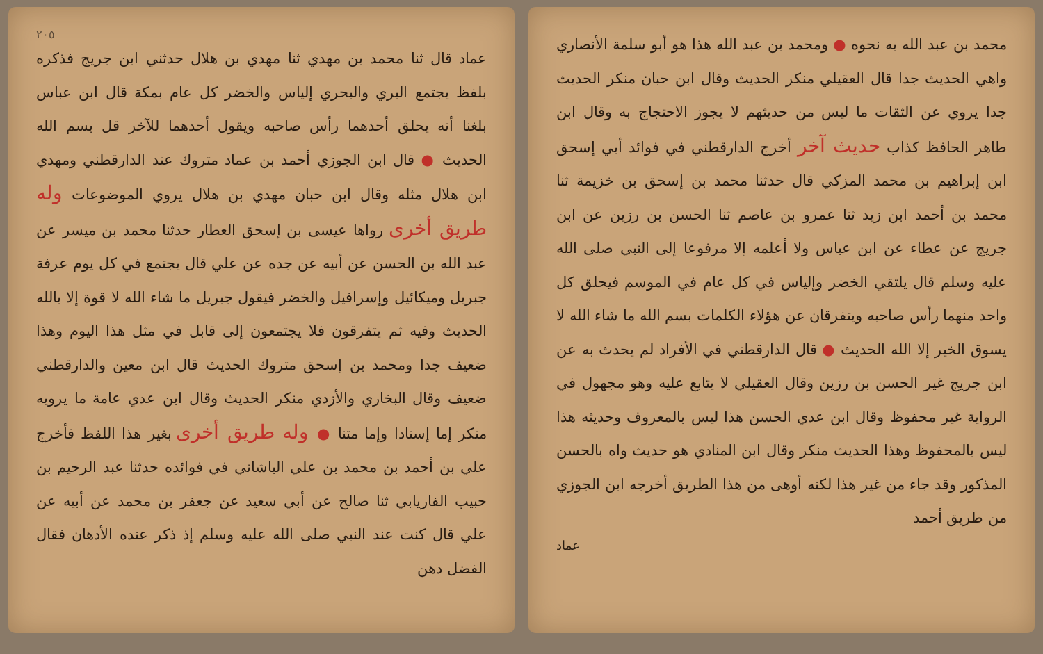محمد بن عبد الله به نحوه ● ومحمد بن عبد الله هذا هو أبو سلمة الأنصاري واهي الحديث جدا قال العقيلي منكر الحديث وقال ابن حبان منكر الحديث جدا يروي عن الثقات ما ليس من حديثهم لا يجوز الاحتجاج به وقال ابن طاهر الحافظ كذاب حديث آخر أخرج الدارقطني في فوائد أبي إسحق ابن إبراهيم بن محمد المزكي قال حدثنا محمد بن إسحق بن خزيمة ثنا محمد بن أحمد ابن زيد ثنا عمرو بن عاصم ثنا الحسن بن رزين عن ابن جريج عن عطاء عن ابن عباس ولا أعلمه إلا مرفوعا إلى النبي صلى الله عليه وسلم قال يلتقي الخضر وإلياس في كل عام في الموسم فيحلق كل واحد منهما رأس صاحبه ويتفرقان عن هؤلاء الكلمات بسم الله ما شاء الله لا يسوق الخير إلا الله الحديث ● قال الدارقطني في الأفراد لم يحدث به عن ابن جريج غير الحسن بن رزين وقال العقيلي لا يتابع عليه وهو مجهول في الرواية غير محفوظ وقال ابن عدي الحسن هذا ليس بالمعروف وحديثه هذا ليس بالمحفوظ وهذا الحديث منكر وقال ابن المنادي هو حديث واه بالحسن المذكور وقد جاء من غير هذا لكنه أوهى من هذا الطريق أخرجه ابن الجوزي من طريق أحمد
عماد
٢٠٥
عماد قال ثنا محمد بن مهدي ثنا مهدي بن هلال حدثني ابن جريج فذكره بلفظ يجتمع البري والبحري إلياس والخضر كل عام بمكة قال ابن عباس بلغنا أنه يحلق أحدهما رأس صاحبه ويقول أحدهما للآخر قل بسم الله الحديث ● قال ابن الجوزي أحمد بن عماد متروك عند الدارقطني ومهدي ابن هلال مثله وقال ابن حبان مهدي بن هلال يروي الموضوعات وله طريق أخرى رواها عيسى بن إسحق العطار حدثنا محمد بن ميسر عن عبد الله بن الحسن عن أبيه عن جده عن علي قال يجتمع في كل يوم عرفة جبريل وميكائيل وإسرافيل والخضر فيقول جبريل ما شاء الله لا قوة إلا بالله الحديث وفيه ثم يتفرقون فلا يجتمعون إلى قابل في مثل هذا اليوم وهذا ضعيف جدا ومحمد بن إسحق متروك الحديث قال ابن معين والدارقطني ضعيف وقال البخاري والأزدي منكر الحديث وقال ابن عدي عامة ما يرويه منكر إما إسنادا وإما متنا ● وله طريق أخرى بغير هذا اللفظ فأخرج علي بن أحمد بن محمد بن علي الباشاني في فوائده حدثنا عبد الرحيم بن حبيب الفاريابي ثنا صالح عن أبي سعيد عن جعفر بن محمد عن أبيه عن علي قال كنت عند النبي صلى الله عليه وسلم إذ ذكر عنده الأدهان فقال الفضل دهن